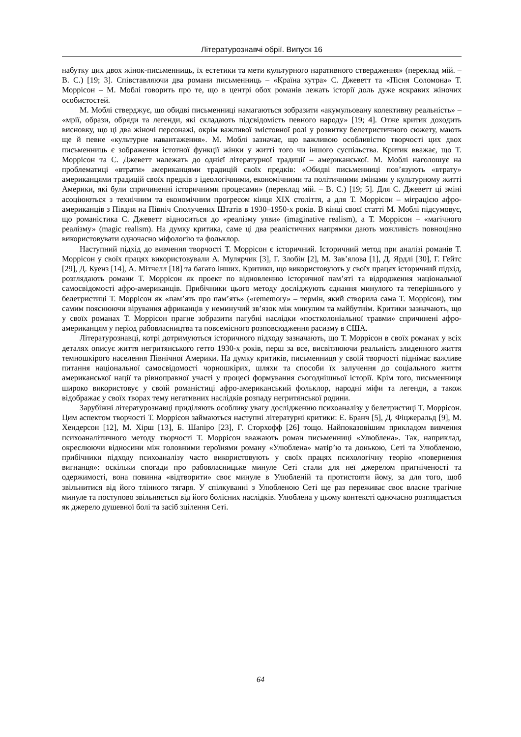Літературознавчі обрії. Випуск 16
набутку цих двох жінок-письменниць, їх естетики та мети культурного наративного ствердження» (переклад мій. – В. С.) [19; 3]. Співставляючи два романи письменниць – «Країна хутра» С. Джеветт та «Пісня Соломона» Т. Моррісон – М. Моблі говорить про те, що в центрі обох романів лежать історії доль дуже яскравих жіночих особистостей.
М. Моблі стверджує, що обидві письменниці намагаються зобразити «акумульовану колективну реальність» – «мрії, образи, обряди та легенди, які складають підсвідомість певного народу» [19; 4]. Отже критик доходить висновку, що ці два жіночі персонажі, окрім важливої змістовної ролі у розвитку белетристичного сюжету, мають ще й певне «культурне навантаження». М. Моблі зазначає, що важливою особливістю творчості цих двох письменниць є зображення істотної функції жінки у житті того чи іншого суспільства. Критик вважає, що Т. Моррісон та С. Джеветт належать до однієї літературної традиції – американської. М. Моблі наголошує на проблематиці «втрати» американцями традицій своїх предків: «Обидві письменниці пов’язують «втрату» американцями традицій своїх предків з ідеологічними, економічними та політичними змінами у культурному житті Америки, які були спричиненні історичними процесами» (переклад мій. – В. С.) [19; 5]. Для С. Джеветт ці зміні асоціюються з технічним та економічним прогресом кінця XIX століття, а для Т. Моррісон – міграцією афро-американців з Півдня на Північ Сполучених Штатів в 1930–1950-х років. В кінці своєї статті М. Моблі підсумовує, що романістика С. Джеветт відноситься до «реалізму уяви» (imaginative realism), а Т. Моррісон – «магічного реалізму» (magic realism). На думку критика, саме ці два реалістичних напрямки дають можливість повноцінно використовувати одночасно міфологію та фольклор.
Наступний підхід до вивчення творчості Т. Моррісон є історичний. Історичний метод при аналізі романів Т. Моррісон у своїх працях використовували А. Мулярчик [3], Г. Злобін [2], М. Зав’ялова [1], Д. Ярдлі [30], Г. Гейтс [29], Д. Куенз [14], А. Мітчелл [18] та багато інших. Критики, що використовують у своїх працях історичний підхід, розглядають романи Т. Моррісон як проект по відновленню історичної пам’яті та відродження національної самосвідомості афро-американців. Прибічники цього методу досліджують єднання минулого та теперішнього у белетристиці Т. Моррісон як «пам’ять про пам’ять» («rememory» – термін, який створила сама Т. Моррісон), тим самим пояснюючи вірування африканців у неминучий зв’язок між минулим та майбутнім. Критики зазначають, що у своїх романах Т. Моррісон прагне зобразити пагубні наслідки «постколоніальної травми» спричинені афро-американцям у період рабовласництва та повсемісного розповсюдження расизму в США.
Літературознавці, котрі дотримуються історичного підходу зазначають, що Т. Моррісон в своїх романах у всіх деталях описує життя негритянського гетто 1930-х років, перш за все, висвітлюючи реальність злиденного життя темношкірого населення Північної Америки. На думку критиків, письменниця у своїй творчості піднімає важливе питання національної самосвідомості чорношкірих, шляхи та способи їх залучення до соціального життя американської нації та рівноправної участі у процесі формування сьогоднішньої історії. Крім того, письменниця широко використовує у своїй романістиці афро-американський фольклор, народні міфи та легенди, а також відображає у своїх творах тему негативних наслідків розпаду негритянської родини.
Зарубіжні літературознавці приділяють особливу увагу дослідженню психоаналізу у белетристиці Т. Моррісон. Цим аспектом творчості Т. Моррісон займаються наступні літературні критики: Е. Бранч [5], Д. Фіцжеральд [9], М. Хендерсон [12], М. Хірш [13], Б. Шапіро [23], Г. Сторхофф [26] тощо. Найпоказовішим прикладом вивчення психоаналітичного методу творчості Т. Моррісон вважають роман письменниці «Улюблена». Так, наприклад, окреслюючи відносини між головними героїнями роману «Улюблена» матір’ю та донькою, Сеті та Улюбленою, прибічники підходу психоаналізу часто використовують у своїх працях психологічну теорію «повернення вигнанця»: оскільки спогади про рабовласницьке минуле Сеті стали для неї джерелом пригніченості та одержимості, вона повинна «відтворити» своє минуле в Улюбленій та протистояти йому, за для того, щоб звільнитися від його тлінного тягаря. У спілкуванні з Улюбленою Сеті ще раз переживає своє власне трагічне минуле та поступово звільняється від його болісних наслідків. Улюблена у цьому контексті одночасно розглядається як джерело душевної болі та засіб зцілення Сеті.
64